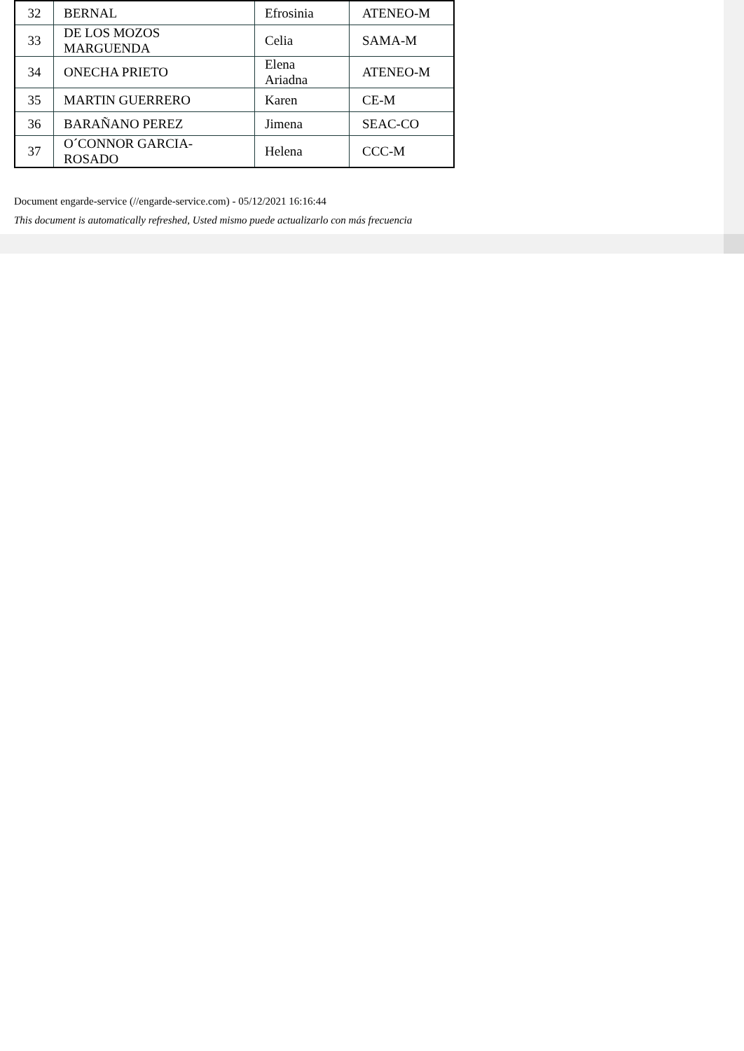| 32 | BERNAL | Efrosinia | ATENEO-M |
| 33 | DE LOS MOZOS MARGUENDA | Celia | SAMA-M |
| 34 | ONECHA PRIETO | Elena Ariadna | ATENEO-M |
| 35 | MARTIN GUERRERO | Karen | CE-M |
| 36 | BARAÑANO PEREZ | Jimena | SEAC-CO |
| 37 | O´CONNOR GARCIA-ROSADO | Helena | CCC-M |
Document engarde-service (//engarde-service.com) - 05/12/2021 16:16:44
This document is automatically refreshed, Usted mismo puede actualizarlo con más frecuencia